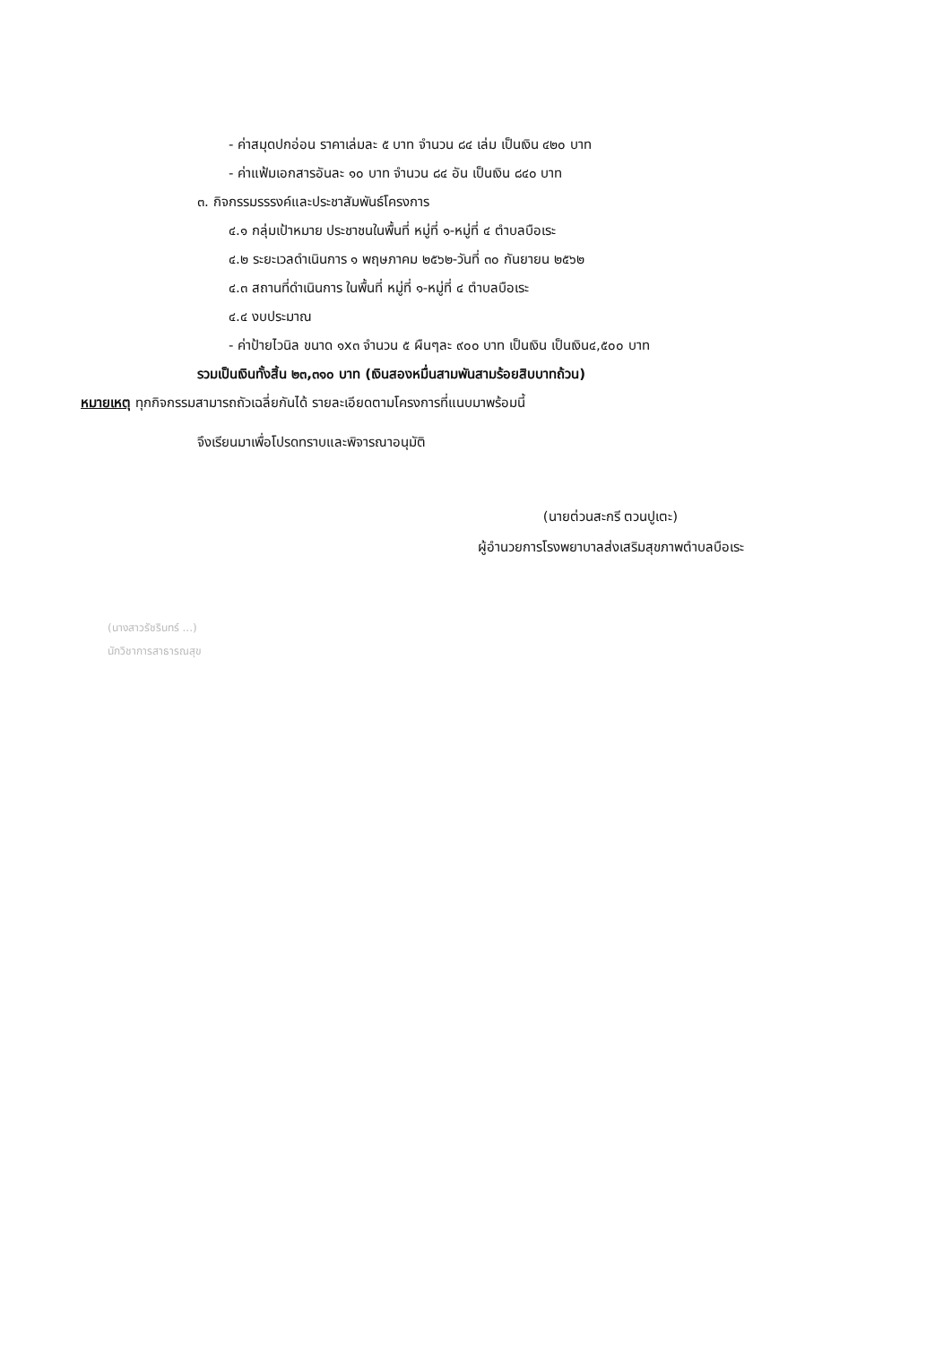- ค่าสมุดปกอ่อน ราคาเล่มละ ๕ บาท จำนวน ๘๔ เล่ม เป็นเงิน ๔๒๐ บาท
- ค่าแฟ้มเอกสารอันละ ๑๐ บาท จำนวน ๘๔ อัน เป็นเงิน ๘๔๐ บาท
๓. กิจกรรมรรรงค์และประชาสัมพันธ์โครงการ
๔.๑ กลุ่มเป้าหมาย ประชาชนในพื้นที่ หมู่ที่ ๑-หมู่ที่ ๔ ตำบลบือเระ
๔.๒ ระยะเวลดำเนินการ ๑ พฤษภาคม ๒๕๖๒-วันที่ ๓๐ กันยายน ๒๕๖๒
๔.๓ สถานที่ดำเนินการ ในพื้นที่ หมู่ที่ ๑-หมู่ที่ ๔ ตำบลบือเระ
๔.๔ งบประมาณ
- ค่าป้ายไวนิล ขนาด ๑x๓ จำนวน ๕ ผืนๆละ ๙๐๐ บาท เป็นเงิน เป็นเงิน๔,๕๐๐ บาท
รวมเป็นเงินทั้งสิ้น ๒๓,๓๑๐ บาท (เงินสองหมื่นสามพันสามร้อยสิบบาทถ้วน)
หมายเหตุ ทุกกิจกรรมสามารถถัวเฉลี่ยกันได้ รายละเอียดตามโครงการที่แนบมาพร้อมนี้
จึงเรียนมาเพื่อโปรดทราบและพิจารณาอนุมัติ
(นายต่วนสะกรี ตวนปูเตะ)
ผู้อำนวยการโรงพยาบาลส่งเสริมสุขภาพตำบลบือเระ
(นางสาวรัชรินทร์ ...)
นักวิชาการสาธารณสุข